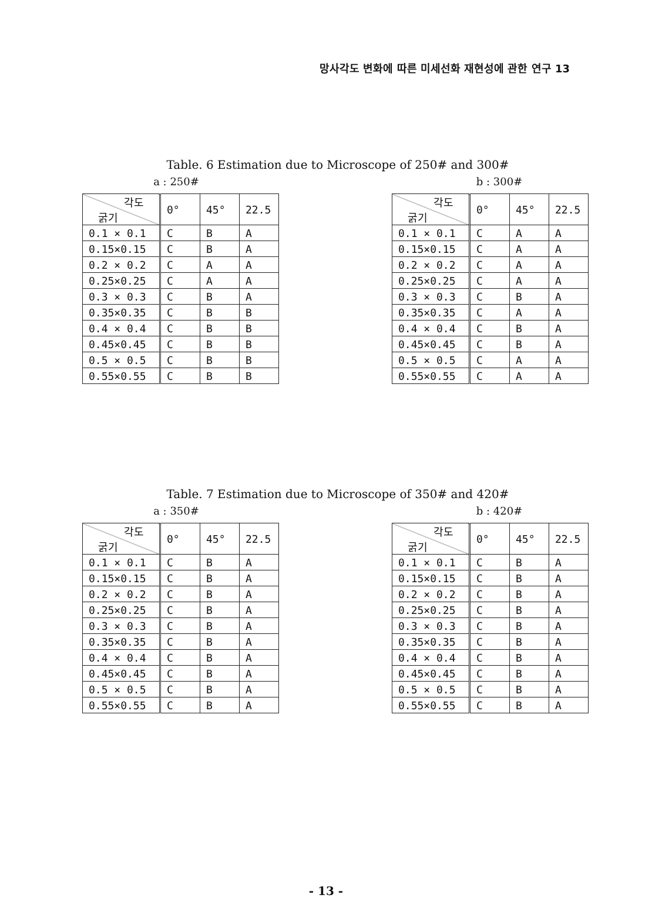망사각도 변화에 따른 미세선화 재현성에 관한 연구 13
Table. 6 Estimation due to Microscope of 250# and 300#
a : 250# b : 300#
| 각도 굵기 | 0° | 45° | 22.5 |
| --- | --- | --- | --- |
| 0.1 × 0.1 | C | B | A |
| 0.15×0.15 | C | B | A |
| 0.2 × 0.2 | C | A | A |
| 0.25×0.25 | C | A | A |
| 0.3 × 0.3 | C | B | A |
| 0.35×0.35 | C | B | B |
| 0.4 × 0.4 | C | B | B |
| 0.45×0.45 | C | B | B |
| 0.5 × 0.5 | C | B | B |
| 0.55×0.55 | C | B | B |
| 각도 굵기 | 0° | 45° | 22.5 |
| --- | --- | --- | --- |
| 0.1 × 0.1 | C | A | A |
| 0.15×0.15 | C | A | A |
| 0.2 × 0.2 | C | A | A |
| 0.25×0.25 | C | A | A |
| 0.3 × 0.3 | C | B | A |
| 0.35×0.35 | C | A | A |
| 0.4 × 0.4 | C | B | A |
| 0.45×0.45 | C | B | A |
| 0.5 × 0.5 | C | A | A |
| 0.55×0.55 | C | A | A |
Table. 7 Estimation due to Microscope of 350# and 420#
a : 350# b : 420#
| 각도 굵기 | 0° | 45° | 22.5 |
| --- | --- | --- | --- |
| 0.1 × 0.1 | C | B | A |
| 0.15×0.15 | C | B | A |
| 0.2 × 0.2 | C | B | A |
| 0.25×0.25 | C | B | A |
| 0.3 × 0.3 | C | B | A |
| 0.35×0.35 | C | B | A |
| 0.4 × 0.4 | C | B | A |
| 0.45×0.45 | C | B | A |
| 0.5 × 0.5 | C | B | A |
| 0.55×0.55 | C | B | A |
| 각도 굵기 | 0° | 45° | 22.5 |
| --- | --- | --- | --- |
| 0.1 × 0.1 | C | B | A |
| 0.15×0.15 | C | B | A |
| 0.2 × 0.2 | C | B | A |
| 0.25×0.25 | C | B | A |
| 0.3 × 0.3 | C | B | A |
| 0.35×0.35 | C | B | A |
| 0.4 × 0.4 | C | B | A |
| 0.45×0.45 | C | B | A |
| 0.5 × 0.5 | C | B | A |
| 0.55×0.55 | C | B | A |
- 13 -